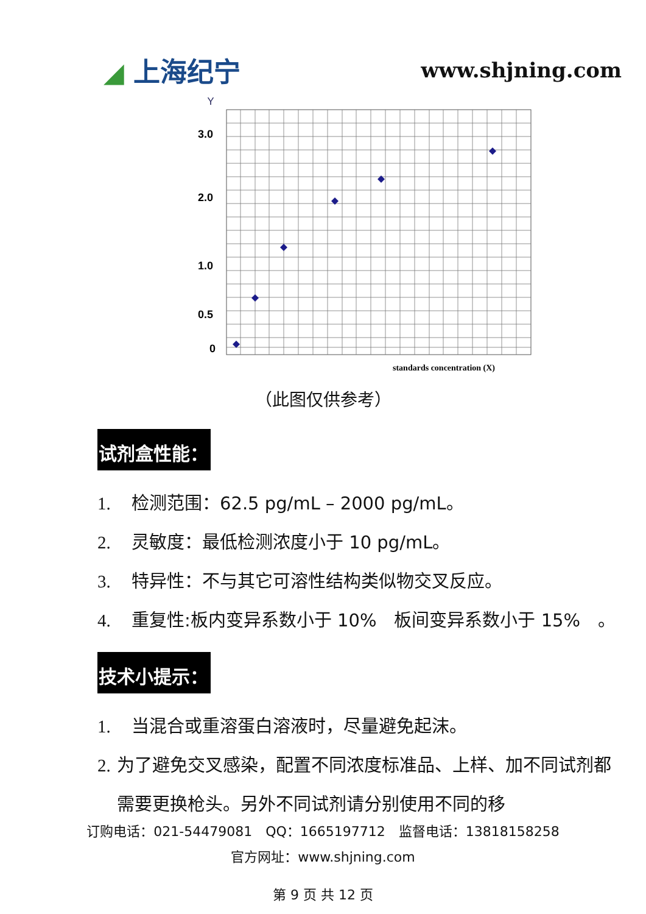◢ 上海纪宁 www.shjning.com
Y
3.0
2.0
1.0
0.5
0
standards concentration (X)
（此图仅供参考）
试剂盒性能：
1. 检测范围：62.5 pg/mL – 2000 pg/mL。
2. 灵敏度：最低检测浓度小于 10 pg/mL。
3. 特异性：不与其它可溶性结构类似物交叉反应。
4. 重复性:板内变异系数小于 10%　板间变异系数小于 15%　。
技术小提示：
1. 当混合或重溶蛋白溶液时，尽量避免起沫。
2. 为了避免交叉感染，配置不同浓度标准品、上样、加不同试剂都需要更换枪头。另外不同试剂请分别使用不同的移
订购电话：021-54479081　QQ：1665197712　监督电话：13818158258
官方网址：www.shjning.com
第 9 页 共 12 页